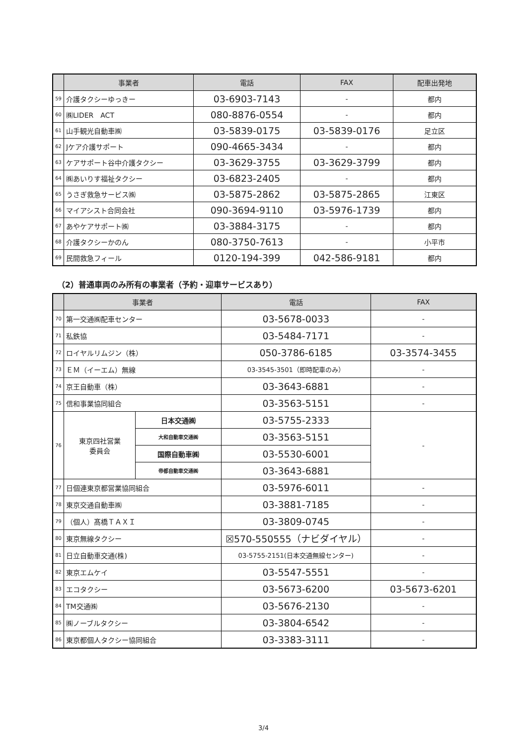| | 事業者 | 電話 | FAX | 配車出発地 |
| --- | --- | --- | --- | --- |
| 59 | 介護タクシーゆっきー | 03-6903-7143 | - | 都内 |
| 60 | ㈱LIDER ACT | 080-8876-0554 | - | 都内 |
| 61 | 山手観光自動車㈱ | 03-5839-0175 | 03-5839-0176 | 足立区 |
| 62 | Jケア介護サポート | 090-4665-3434 | - | 都内 |
| 63 | ケアサポート谷中介護タクシー | 03-3629-3755 | 03-3629-3799 | 都内 |
| 64 | ㈱あいりす福祉タクシー | 03-6823-2405 | - | 都内 |
| 65 | うさぎ救急サービス㈱ | 03-5875-2862 | 03-5875-2865 | 江東区 |
| 66 | マイアシスト合同会社 | 090-3694-9110 | 03-5976-1739 | 都内 |
| 67 | あやケアサポート㈱ | 03-3884-3175 | - | 都内 |
| 68 | 介護タクシーかのん | 080-3750-7613 | - | 小平市 |
| 69 | 民間救急フィール | 0120-194-399 | 042-586-9181 | 都内 |
（2）普通車両のみ所有の事業者（予約・迎車サービスあり）
| | 事業者 | | 電話 | FAX |
| --- | --- | --- | --- | --- |
| 70 | 第一交通㈱配車センター | | 03-5678-0033 | - |
| 71 | 私鉄協 | | 03-5484-7171 | - |
| 72 | ロイヤルリムジン（株） | | 050-3786-6185 | 03-3574-3455 |
| 73 | ＥＭ（イーエム）無線 | | 03-3545-3501（即時配車のみ） | - |
| 74 | 京王自動車（株） | | 03-3643-6881 | - |
| 75 | 信和事業協同組合 | | 03-3563-5151 | - |
| 76 | 東京四社営業 委員会 | 日本交通㈱ | 03-5755-2333 | - |
| | | 大和自動車交通㈱ | 03-3563-5151 | |
| | | 国際自動車㈱ | 03-5530-6001 | |
| | | 帝都自動車交通㈱ | 03-3643-6881 | |
| 77 | 日個連東京都営業協同組合 | | 03-5976-6011 | - |
| 78 | 東京交通自動車㈱ | | 03-3881-7185 | - |
| 79 | （個人）髙橋ＴＡＸＩ | | 03-3809-0745 | - |
| 80 | 東京無線タクシー | | ☒570-550555（ナビダイヤル） | - |
| 81 | 日立自動車交通(株) | | 03-5755-2151(日本交通無線センター) | - |
| 82 | 東京エムケイ | | 03-5547-5551 | - |
| 83 | エコタクシー | | 03-5673-6200 | 03-5673-6201 |
| 84 | TM交通㈱ | | 03-5676-2130 | - |
| 85 | ㈱ノーブルタクシー | | 03-3804-6542 | - |
| 86 | 東京都個人タクシー協同組合 | | 03-3383-3111 | - |
3/4